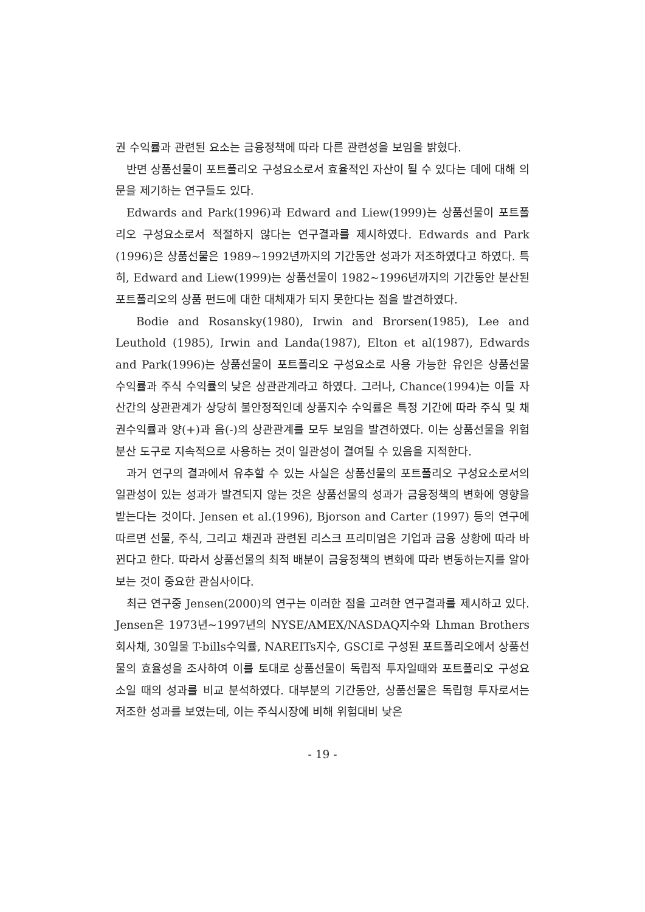권 수익률과 관련된 요소는 금융정책에 따라 다른 관련성을 보임을 밝혔다.
반면 상품선물이 포트폴리오 구성요소로서 효율적인 자산이 될 수 있다는 데에 대해 의문을 제기하는 연구들도 있다.
Edwards and Park(1996)과 Edward and Liew(1999)는 상품선물이 포트폴리오 구성요소로서 적절하지 않다는 연구결과를 제시하였다. Edwards and Park (1996)은 상품선물은 1989~1992년까지의 기간동안 성과가 저조하였다고 하였다. 특히, Edward and Liew(1999)는 상품선물이 1982~1996년까지의 기간동안 분산된 포트폴리오의 상품 펀드에 대한 대체재가 되지 못한다는 점을 발견하였다.
Bodie and Rosansky(1980), Irwin and Brorsen(1985), Lee and Leuthold (1985), Irwin and Landa(1987), Elton et al(1987), Edwards and Park(1996)는 상품선물이 포트폴리오 구성요소로 사용 가능한 유인은 상품선물 수익률과 주식 수익률의 낮은 상관관계라고 하였다. 그러나, Chance(1994)는 이들 자산간의 상관관계가 상당히 불안정적인데 상품지수 수익률은 특정 기간에 따라 주식 및 채권수익률과 양(+)과 음(-)의 상관관계를 모두 보임을 발견하였다. 이는 상품선물을 위험분산 도구로 지속적으로 사용하는 것이 일관성이 결여될 수 있음을 지적한다.
과거 연구의 결과에서 유추할 수 있는 사실은 상품선물의 포트폴리오 구성요소로서의 일관성이 있는 성과가 발견되지 않는 것은 상품선물의 성과가 금융정책의 변화에 영향을 받는다는 것이다. Jensen et al.(1996), Bjorson and Carter (1997) 등의 연구에 따르면 선물, 주식, 그리고 채권과 관련된 리스크 프리미엄은 기업과 금융 상황에 따라 바뀐다고 한다. 따라서 상품선물의 최적 배분이 금융정책의 변화에 따라 변동하는지를 알아보는 것이 중요한 관심사이다.
최근 연구중 Jensen(2000)의 연구는 이러한 점을 고려한 연구결과를 제시하고 있다. Jensen은 1973년~1997년의 NYSE/AMEX/NASDAQ지수와 Lhman Brothers 회사채, 30일물 T-bills수익률, NAREITs지수, GSCI로 구성된 포트폴리오에서 상품선물의 효율성을 조사하여 이를 토대로 상품선물이 독립적 투자일때와 포트폴리오 구성요소일 때의 성과를 비교 분석하였다. 대부분의 기간동안, 상품선물은 독립형 투자로서는 저조한 성과를 보였는데, 이는 주식시장에 비해 위험대비 낮은
- 19 -